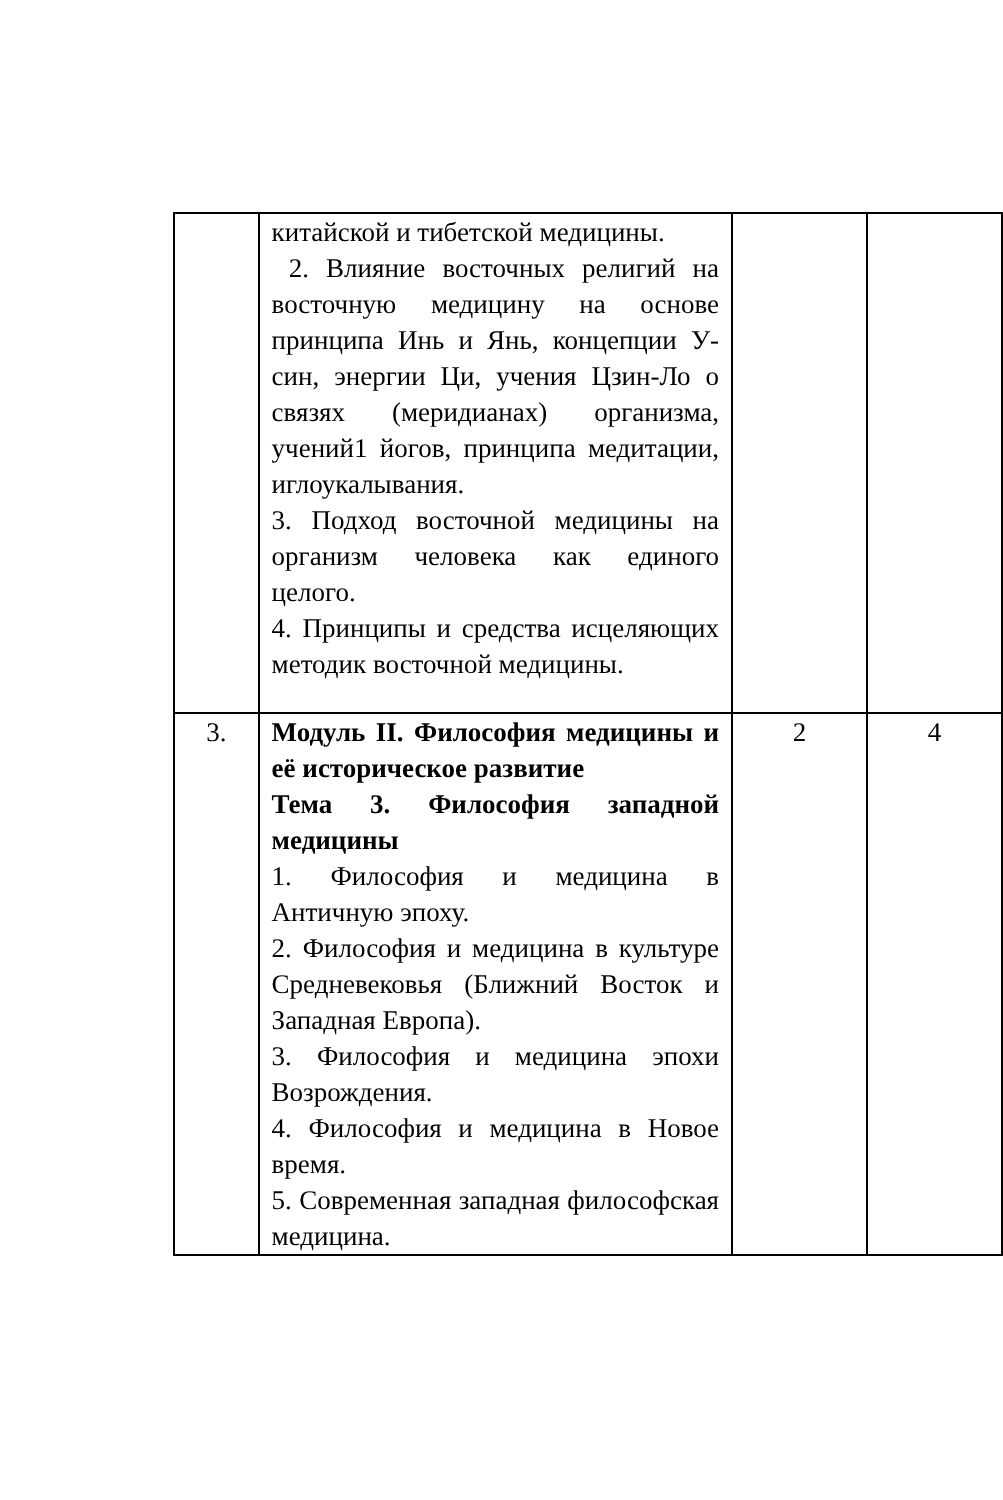| | китайской и тибетской медицины. 2. Влияние восточных религий на восточную медицину на основе принципа Инь и Янь, концепции У-син, энергии Ци, учения Цзин-Ло о связях (меридианах) организма, учений1 йогов, принципа медитации, иглоукалывания. 3. Подход восточной медицины на организм человека как единого целого. 4. Принципы и средства исцеляющих методик восточной медицины. | | |
| 3. | Модуль II. Философия медицины и её историческое развитие Тема 3. Философия западной медицины 1. Философия и медицина в Античную эпоху. 2. Философия и медицина в культуре Средневековья (Ближний Восток и Западная Европа). 3. Философия и медицина эпохи Возрождения. 4. Философия и медицина в Новое время. 5. Современная западная философская медицина. | 2 | 4 |